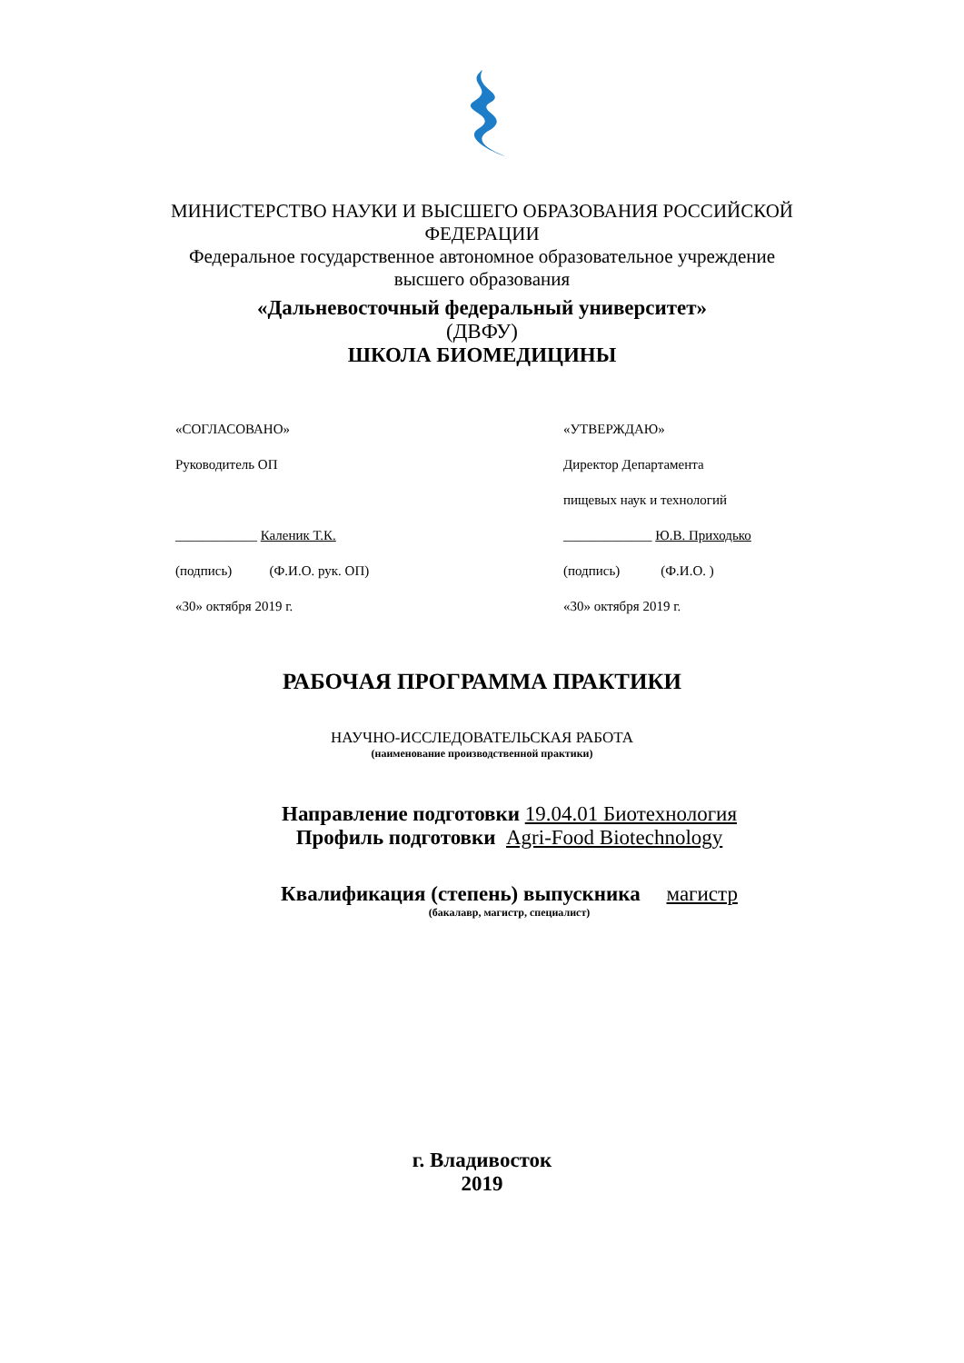МИНИСТЕРСТВО НАУКИ И ВЫСШЕГО ОБРАЗОВАНИЯ РОССИЙСКОЙ
ФЕДЕРАЦИИ
Федеральное государственное автономное образовательное учреждение
высшего образования
«Дальневосточный федеральный университет»
(ДВФУ)
ШКОЛА БИОМЕДИЦИНЫ
«СОГЛАСОВАНО»
Руководитель ОП
____________ Каленик Т.К.
(подпись) (Ф.И.О. рук. ОП)
«30» октября 2019 г.
«УТВЕРЖДАЮ»
Директор Департамента
пищевых наук и технологий
_____________ Ю.В. Приходько
(подпись) (Ф.И.О. )
«30» октября 2019 г.
РАБОЧАЯ ПРОГРАММА ПРАКТИКИ
НАУЧНО-ИССЛЕДОВАТЕЛЬСКАЯ РАБОТА
(наименование производственной практики)
Направление подготовки 19.04.01 Биотехнология
Профиль подготовки Agri-Food Biotechnology
Квалификация (степень) выпускника магистр
(бакалавр, магистр, специалист)
г. Владивосток
2019